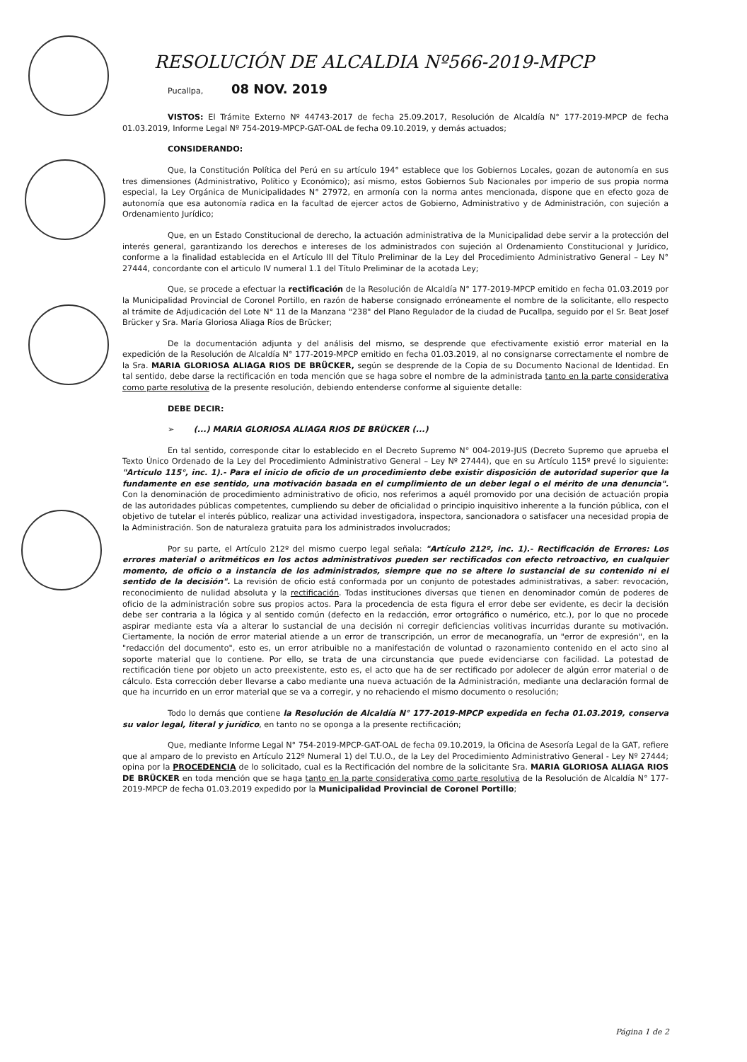RESOLUCIÓN DE ALCALDIA Nº566-2019-MPCP
Pucallpa, 08 NOV. 2019
VISTOS: El Trámite Externo Nº 44743-2017 de fecha 25.09.2017, Resolución de Alcaldía N° 177-2019-MPCP de fecha 01.03.2019, Informe Legal Nº 754-2019-MPCP-GAT-OAL de fecha 09.10.2019, y demás actuados;
CONSIDERANDO:
Que, la Constitución Política del Perú en su artículo 194° establece que los Gobiernos Locales, gozan de autonomía en sus tres dimensiones (Administrativo, Político y Económico); así mismo, estos Gobiernos Sub Nacionales por imperio de sus propia norma especial, la Ley Orgánica de Municipalidades N° 27972, en armonía con la norma antes mencionada, dispone que en efecto goza de autonomía que esa autonomía radica en la facultad de ejercer actos de Gobierno, Administrativo y de Administración, con sujeción a Ordenamiento Jurídico;
Que, en un Estado Constitucional de derecho, la actuación administrativa de la Municipalidad debe servir a la protección del interés general, garantizando los derechos e intereses de los administrados con sujeción al Ordenamiento Constitucional y Jurídico, conforme a la finalidad establecida en el Artículo III del Título Preliminar de la Ley del Procedimiento Administrativo General – Ley N° 27444, concordante con el articulo IV numeral 1.1 del Título Preliminar de la acotada Ley;
Que, se procede a efectuar la rectificación de la Resolución de Alcaldía N° 177-2019-MPCP emitido en fecha 01.03.2019 por la Municipalidad Provincial de Coronel Portillo, en razón de haberse consignado erróneamente el nombre de la solicitante, ello respecto al trámite de Adjudicación del Lote N° 11 de la Manzana "238" del Plano Regulador de la ciudad de Pucallpa, seguido por el Sr. Beat Josef Brücker y Sra. María Gloriosa Aliaga Ríos de Brücker;
De la documentación adjunta y del análisis del mismo, se desprende que efectivamente existió error material en la expedición de la Resolución de Alcaldía N° 177-2019-MPCP emitido en fecha 01.03.2019, al no consignarse correctamente el nombre de la Sra. MARIA GLORIOSA ALIAGA RIOS DE BRÜCKER, según se desprende de la Copia de su Documento Nacional de Identidad. En tal sentido, debe darse la rectificación en toda mención que se haga sobre el nombre de la administrada tanto en la parte considerativa como parte resolutiva de la presente resolución, debiendo entenderse conforme al siguiente detalle:
DEBE DECIR:
➢ (...) MARIA GLORIOSA ALIAGA RIOS DE BRÜCKER (...)
En tal sentido, corresponde citar lo establecido en el Decreto Supremo N° 004-2019-JUS (Decreto Supremo que aprueba el Texto Único Ordenado de la Ley del Procedimiento Administrativo General – Ley Nº 27444), que en su Artículo 115º prevé lo siguiente: "Artículo 115°, inc. 1).- Para el inicio de oficio de un procedimiento debe existir disposición de autoridad superior que la fundamente en ese sentido, una motivación basada en el cumplimiento de un deber legal o el mérito de una denuncia". Con la denominación de procedimiento administrativo de oficio, nos referimos a aquél promovido por una decisión de actuación propia de las autoridades públicas competentes, cumpliendo su deber de oficialidad o principio inquisitivo inherente a la función pública, con el objetivo de tutelar el interés público, realizar una actividad investigadora, inspectora, sancionadora o satisfacer una necesidad propia de la Administración. Son de naturaleza gratuita para los administrados involucrados;
Por su parte, el Artículo 212º del mismo cuerpo legal señala: "Artículo 212º, inc. 1).- Rectificación de Errores: Los errores material o aritméticos en los actos administrativos pueden ser rectificados con efecto retroactivo, en cualquier momento, de oficio o a instancia de los administrados, siempre que no se altere lo sustancial de su contenido ni el sentido de la decisión". La revisión de oficio está conformada por un conjunto de potestades administrativas, a saber: revocación, reconocimiento de nulidad absoluta y la rectificación. Todas instituciones diversas que tienen en denominador común de poderes de oficio de la administración sobre sus propios actos. Para la procedencia de esta figura el error debe ser evidente, es decir la decisión debe ser contraria a la lógica y al sentido común (defecto en la redacción, error ortográfico o numérico, etc.), por lo que no procede aspirar mediante esta vía a alterar lo sustancial de una decisión ni corregir deficiencias volitivas incurridas durante su motivación. Ciertamente, la noción de error material atiende a un error de transcripción, un error de mecanografía, un "error de expresión", en la "redacción del documento", esto es, un error atribuible no a manifestación de voluntad o razonamiento contenido en el acto sino al soporte material que lo contiene. Por ello, se trata de una circunstancia que puede evidenciarse con facilidad. La potestad de rectificación tiene por objeto un acto preexistente, esto es, el acto que ha de ser rectificado por adolecer de algún error material o de cálculo. Esta corrección deber llevarse a cabo mediante una nueva actuación de la Administración, mediante una declaración formal de que ha incurrido en un error material que se va a corregir, y no rehaciendo el mismo documento o resolución;
Todo lo demás que contiene la Resolución de Alcaldía N° 177-2019-MPCP expedida en fecha 01.03.2019, conserva su valor legal, literal y jurídico, en tanto no se oponga a la presente rectificación;
Que, mediante Informe Legal N° 754-2019-MPCP-GAT-OAL de fecha 09.10.2019, la Oficina de Asesoría Legal de la GAT, refiere que al amparo de lo previsto en Artículo 212º Numeral 1) del T.U.O., de la Ley del Procedimiento Administrativo General - Ley Nº 27444; opina por la PROCEDENCIA de lo solicitado, cual es la Rectificación del nombre de la solicitante Sra. MARIA GLORIOSA ALIAGA RIOS DE BRÜCKER en toda mención que se haga tanto en la parte considerativa como parte resolutiva de la Resolución de Alcaldía N° 177-2019-MPCP de fecha 01.03.2019 expedido por la Municipalidad Provincial de Coronel Portillo;
Página 1 de 2